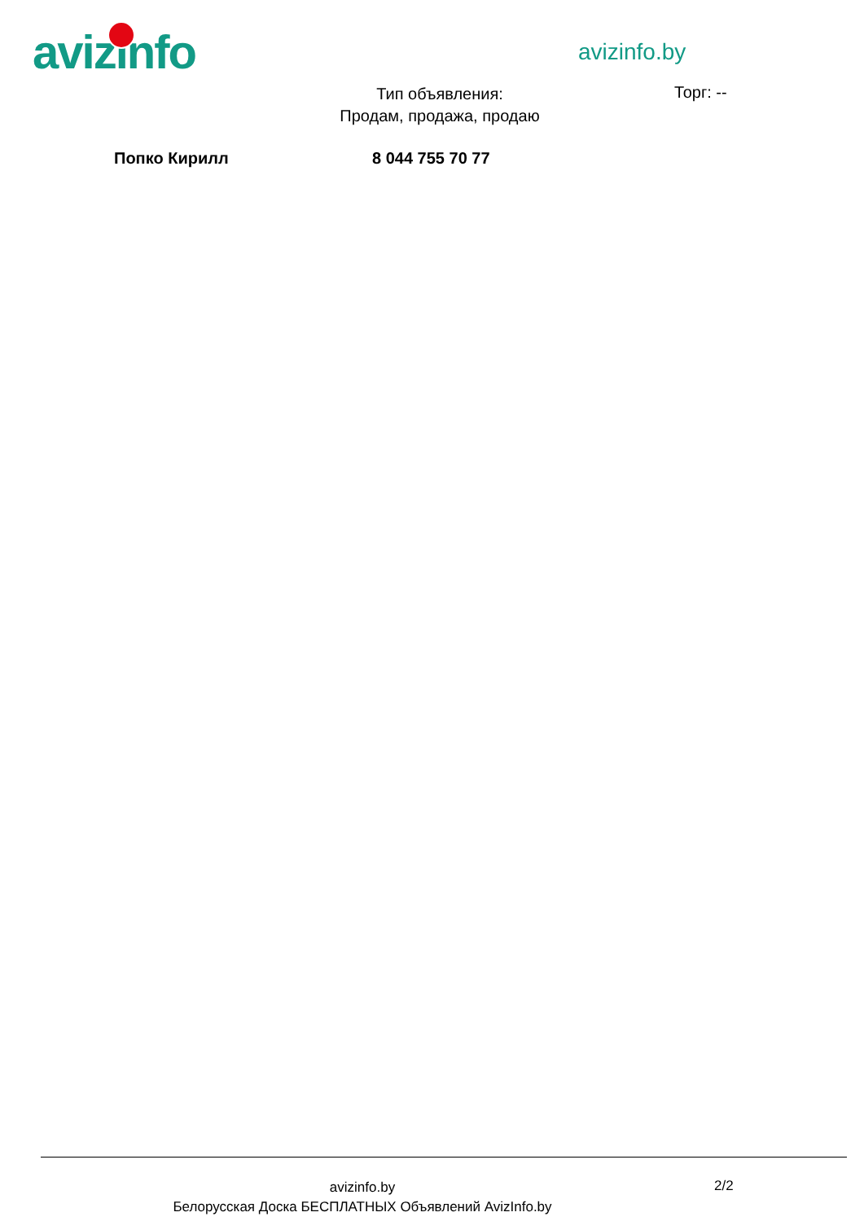avizinfo avizinfo.by
Тип объявления:
Продам, продажа, продаю
Торг: --
Попко Кирилл 8 044 755 70 77
avizinfo.by
Белорусская Доска БЕСПЛАТНЫХ Объявлений AvizInfo.by
2/2